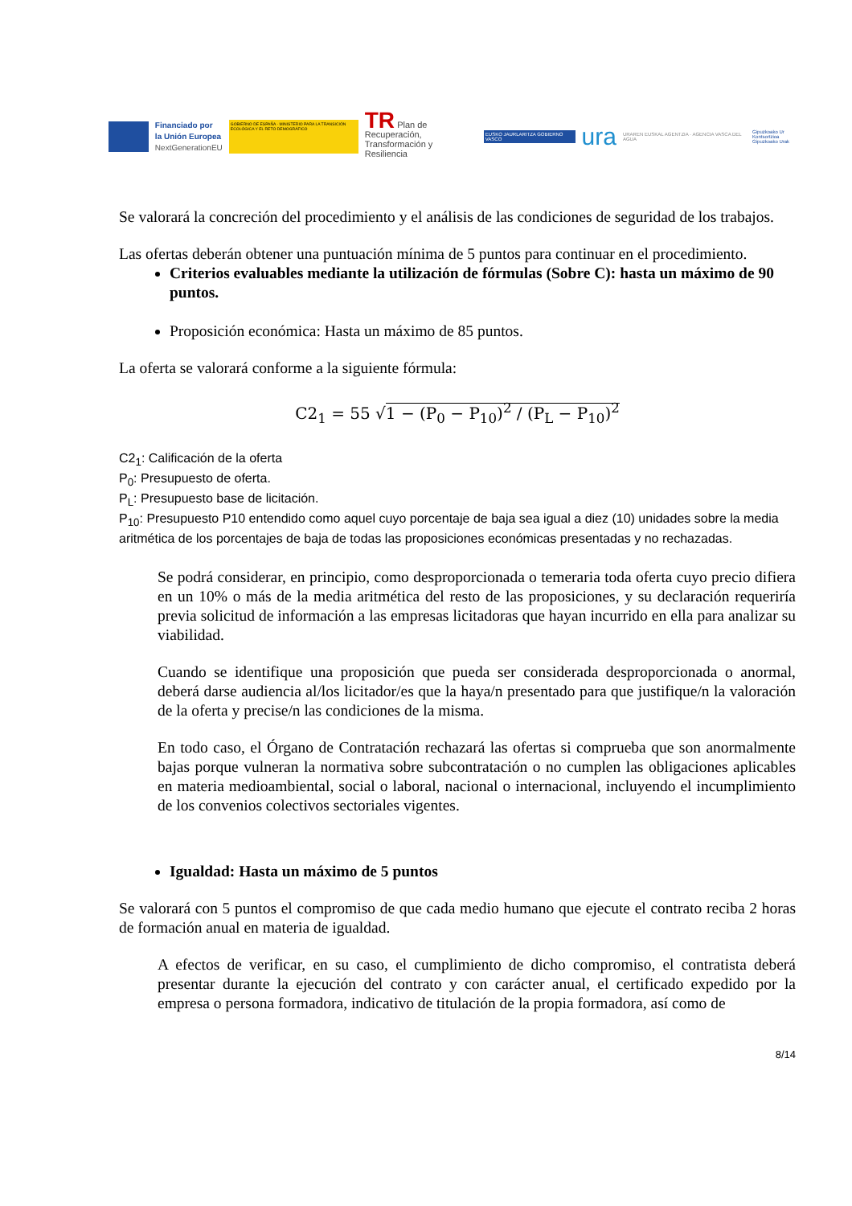Financiado por
la Unión Europea
NextGenerationEU
GOBIERNO DE ESPAÑA · MINISTERIO PARA LA TRANSICIÓN ECOLÓGICA Y EL RETO DEMOGRÁFICO
TR Plan de Recuperación,
Transformación y Resiliencia
EUSKO JAURLARITZA GOBIERNO VASCO
ura
URAREN EUSKAL AGENTZIA · AGENCIA VASCA DEL AGUA
Gipuzkoako Ur Kontsortzioa
Gipuzkoako Urak
Se valorará la concreción del procedimiento y el análisis de las condiciones de seguridad de los trabajos.
Las ofertas deberán obtener una puntuación mínima de 5 puntos para continuar en el procedimiento.
Criterios evaluables mediante la utilización de fórmulas (Sobre C): hasta un máximo de 90 puntos.
Proposición económica: Hasta un máximo de 85 puntos.
La oferta se valorará conforme a la siguiente fórmula:
C2<sub>1</sub> = 55 √1 − (P<sub>0</sub> − P<sub>10</sub>)<sup>2</sup> / (P<sub>L</sub> − P<sub>10</sub>)<sup>2</sup>
C2<sub>1</sub>: Calificación de la oferta
P<sub>0</sub>: Presupuesto de oferta.
P<sub>L</sub>: Presupuesto base de licitación.
P<sub>10</sub>: Presupuesto P10 entendido como aquel cuyo porcentaje de baja sea igual a diez (10) unidades sobre la media aritmética de los porcentajes de baja de todas las proposiciones económicas presentadas y no rechazadas.
Se podrá considerar, en principio, como desproporcionada o temeraria toda oferta cuyo precio difiera en un 10% o más de la media aritmética del resto de las proposiciones, y su declaración requeriría previa solicitud de información a las empresas licitadoras que hayan incurrido en ella para analizar su viabilidad.
Cuando se identifique una proposición que pueda ser considerada desproporcionada o anormal, deberá darse audiencia al/los licitador/es que la haya/n presentado para que justifique/n la valoración de la oferta y precise/n las condiciones de la misma.
En todo caso, el Órgano de Contratación rechazará las ofertas si comprueba que son anormalmente bajas porque vulneran la normativa sobre subcontratación o no cumplen las obligaciones aplicables en materia medioambiental, social o laboral, nacional o internacional, incluyendo el incumplimiento de los convenios colectivos sectoriales vigentes.
Igualdad: Hasta un máximo de 5 puntos
Se valorará con 5 puntos el compromiso de que cada medio humano que ejecute el contrato reciba 2 horas de formación anual en materia de igualdad.
A efectos de verificar, en su caso, el cumplimiento de dicho compromiso, el contratista deberá presentar durante la ejecución del contrato y con carácter anual, el certificado expedido por la empresa o persona formadora, indicativo de titulación de la propia formadora, así como de
8/14